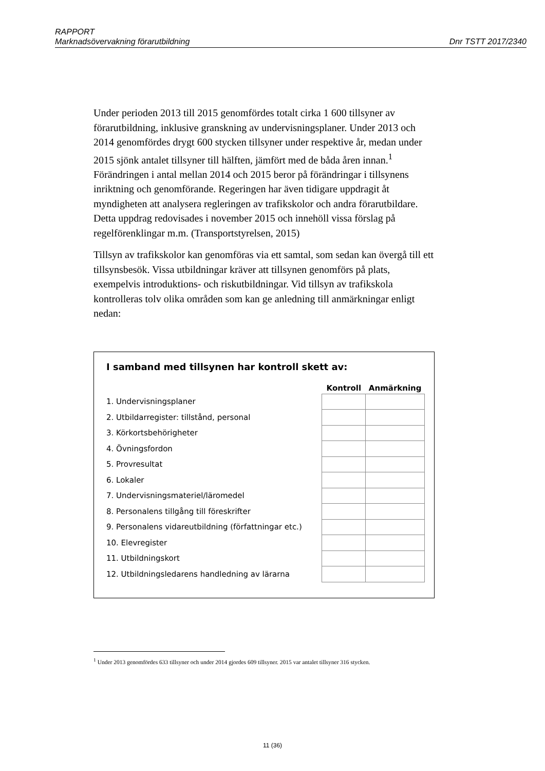RAPPORT
Marknadsövervakning förarutbildning Dnr TSTT 2017/2340
Under perioden 2013 till 2015 genomfördes totalt cirka 1 600 tillsyner av förarutbildning, inklusive granskning av undervisningsplaner. Under 2013 och 2014 genomfördes drygt 600 stycken tillsyner under respektive år, medan under 2015 sjönk antalet tillsyner till hälften, jämfört med de båda åren innan.<sup>1</sup> Förändringen i antal mellan 2014 och 2015 beror på förändringar i tillsynens inriktning och genomförande. Regeringen har även tidigare uppdragit åt myndigheten att analysera regleringen av trafikskolor och andra förarutbildare. Detta uppdrag redovisades i november 2015 och innehöll vissa förslag på regelförenklingar m.m. (Transportstyrelsen, 2015)
Tillsyn av trafikskolor kan genomföras via ett samtal, som sedan kan övergå till ett tillsynsbesök. Vissa utbildningar kräver att tillsynen genomförs på plats, exempelvis introduktions- och riskutbildningar. Vid tillsyn av trafikskola kontrolleras tolv olika områden som kan ge anledning till anmärkningar enligt nedan:
I samband med tillsynen har kontroll skett av:
| | Kontroll | Anmärkning |
| --- | --- | --- |
| 1. Undervisningsplaner | | |
| 2. Utbildarregister: tillstånd, personal | | |
| 3. Körkortsbehörigheter | | |
| 4. Övningsfordon | | |
| 5. Provresultat | | |
| 6. Lokaler | | |
| 7. Undervisningsmateriel/läromedel | | |
| 8. Personalens tillgång till föreskrifter | | |
| 9. Personalens vidareutbildning (författningar etc.) | | |
| 10. Elevregister | | |
| 11. Utbildningskort | | |
| 12. Utbildningsledarens handledning av lärarna | | |
<sup>1</sup> Under 2013 genomfördes 633 tillsyner och under 2014 gjordes 609 tillsyner. 2015 var antalet tillsyner 316 stycken.
11 (36)